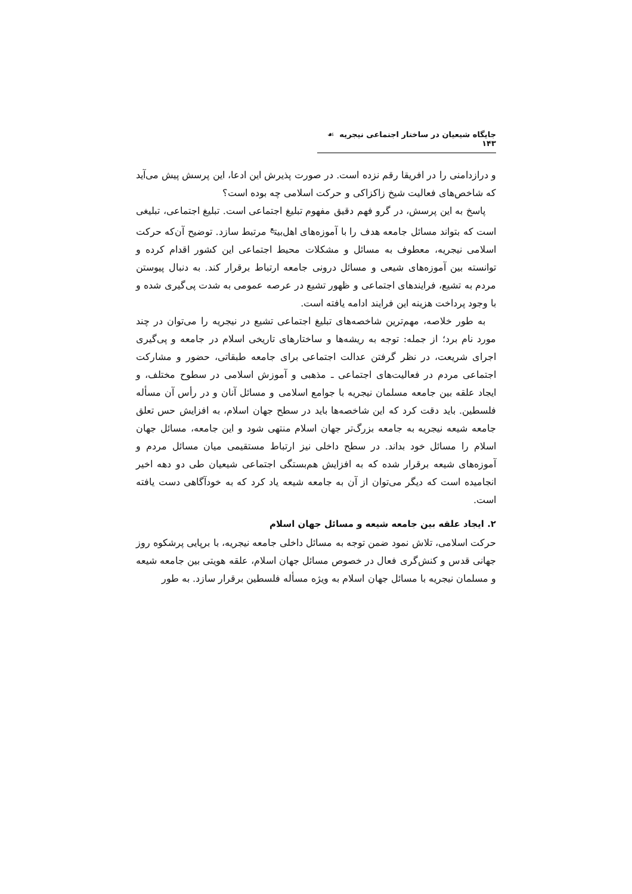جایگاه شیعیان در ساختار اجتماعی نیجریه ☙ ۱۴۳
و درازدامنی را در افریقا رقم نزده است. در صورت پذیرش این ادعا، این پرسش پیش می‌آید که شاخص‌های فعالیت شیخ زاکزاکی و حرکت اسلامی چه بوده است؟
پاسخ به این پرسش، در گرو فهم دقیق مفهوم تبلیغ اجتماعی است. تبلیغ اجتماعی، تبلیغی است که بتواند مسائل جامعه هدف را با آموزه‌های اهل‌بیت<sup>ع</sup> مرتبط سازد. توضیح آن‌که حرکت اسلامی نیجریه، معطوف به مسائل و مشکلات محیط اجتماعی این کشور اقدام کرده و توانسته بین آموزه‌های شیعی و مسائل درونی جامعه ارتباط برقرار کند. به دنبال پیوستن مردم به تشیع، فرایندهای اجتماعی و ظهور تشیع در عرصه عمومی به شدت پی‌گیری شده و با وجود پرداخت هزینه این فرایند ادامه یافته است.
به طور خلاصه، مهم‌ترین شاخصه‌های تبلیغ اجتماعی تشیع در نیجریه را می‌توان در چند مورد نام برد؛ از جمله: توجه به ریشه‌ها و ساختارهای تاریخی اسلام در جامعه و پی‌گیری اجرای شریعت، در نظر گرفتن عدالت اجتماعی برای جامعه طبقاتی، حضور و مشارکت اجتماعی مردم در فعالیت‌های اجتماعی ـ مذهبی و آموزش اسلامی در سطوح مختلف، و ایجاد علقه بین جامعه مسلمان نیجریه با جوامع اسلامی و مسائل آنان و در رأس آن مسأله فلسطین. باید دقت کرد که این شاخصه‌ها باید در سطح جهان اسلام، به افزایش حس تعلق جامعه شیعه نیجریه به جامعه بزرگ‌تر جهان اسلام منتهی شود و این جامعه، مسائل جهان اسلام را مسائل خود بداند. در سطح داخلی نیز ارتباط مستقیمی میان مسائل مردم و آموزه‌های شیعه برقرار شده که به افزایش هم‌بستگی اجتماعی شیعیان طی دو دهه اخیر انجامیده است که دیگر می‌توان از آن به جامعه شیعه یاد کرد که به خودآگاهی دست یافته است.
۲. ایجاد علقه بین جامعه شیعه و مسائل جهان اسلام
حرکت اسلامی، تلاش نمود ضمن توجه به مسائل داخلی جامعه نیجریه، با برپایی پرشکوه روز جهانی قدس و کنش‌گری فعال در خصوص مسائل جهان اسلام، علقه هویتی بین جامعه شیعه و مسلمان نیجریه با مسائل جهان اسلام به ویژه مسأله فلسطین برقرار سازد. به طور